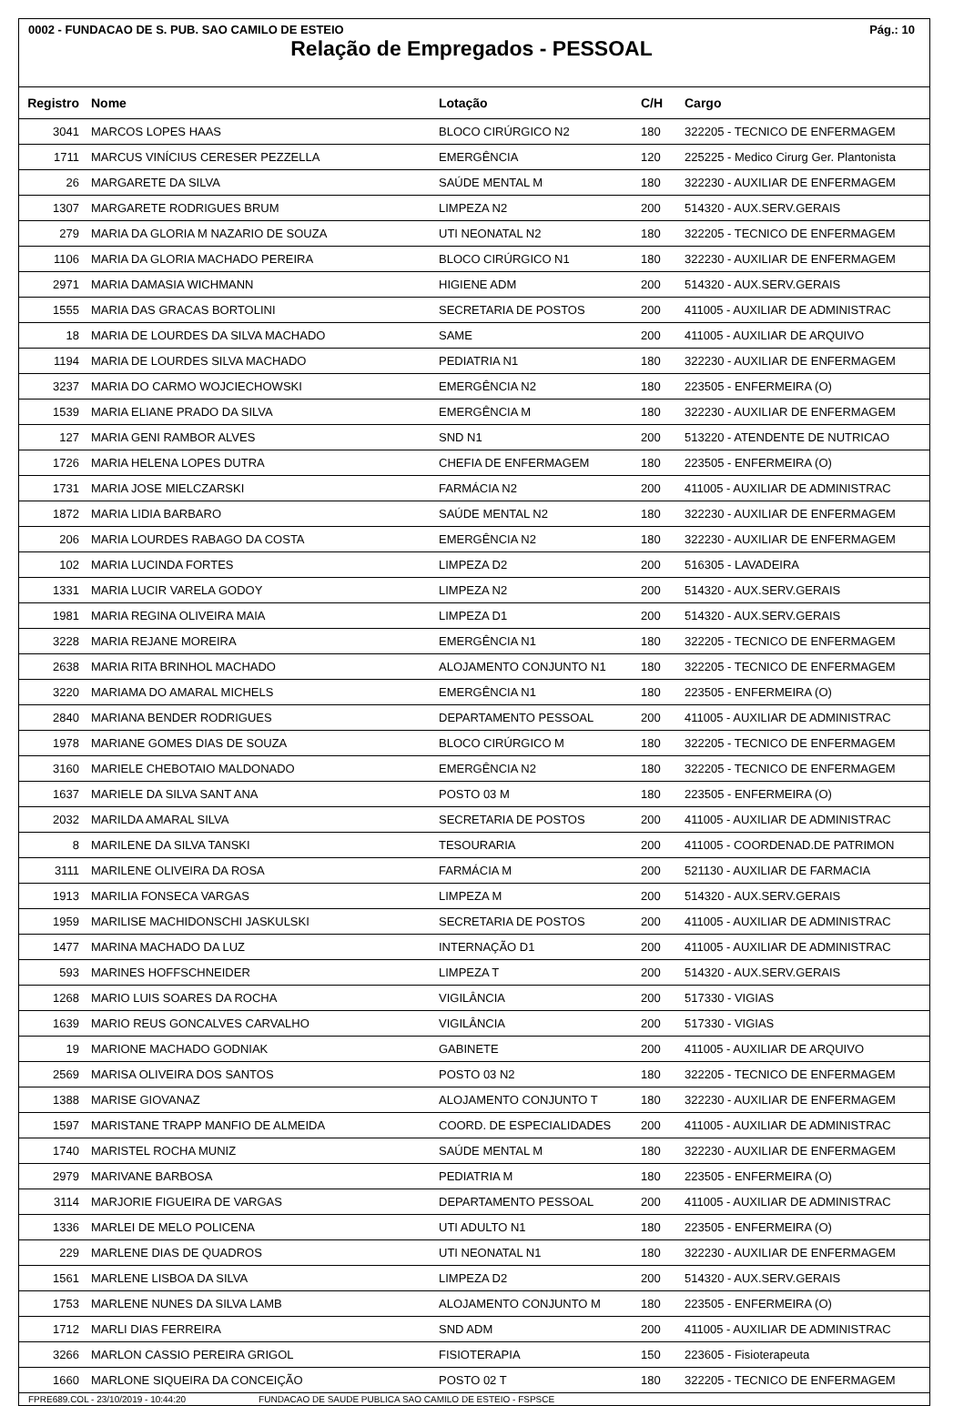0002 - FUNDACAO DE S. PUB. SAO CAMILO DE ESTEIO Pág.: 10
Relação de Empregados - PESSOAL
| Registro | Nome | Lotação | C/H | Cargo |
| --- | --- | --- | --- | --- |
| 3041 | MARCOS LOPES HAAS | BLOCO CIRÚRGICO N2 | 180 | 322205 - TECNICO DE ENFERMAGEM |
| 1711 | MARCUS VINÍCIUS CERESER PEZZELLA | EMERGÊNCIA | 120 | 225225 - Medico Cirurg Ger. Plantonista |
| 26 | MARGARETE DA SILVA | SAÚDE MENTAL M | 180 | 322230 - AUXILIAR DE ENFERMAGEM |
| 1307 | MARGARETE RODRIGUES BRUM | LIMPEZA N2 | 200 | 514320 - AUX.SERV.GERAIS |
| 279 | MARIA DA GLORIA M NAZARIO DE SOUZA | UTI NEONATAL N2 | 180 | 322205 - TECNICO DE ENFERMAGEM |
| 1106 | MARIA DA GLORIA MACHADO PEREIRA | BLOCO CIRÚRGICO N1 | 180 | 322230 - AUXILIAR DE ENFERMAGEM |
| 2971 | MARIA DAMASIA WICHMANN | HIGIENE ADM | 200 | 514320 - AUX.SERV.GERAIS |
| 1555 | MARIA DAS GRACAS BORTOLINI | SECRETARIA DE POSTOS | 200 | 411005 - AUXILIAR DE ADMINISTRAC |
| 18 | MARIA DE LOURDES DA SILVA MACHADO | SAME | 200 | 411005 - AUXILIAR DE ARQUIVO |
| 1194 | MARIA DE LOURDES SILVA MACHADO | PEDIATRIA N1 | 180 | 322230 - AUXILIAR DE ENFERMAGEM |
| 3237 | MARIA DO CARMO WOJCIECHOWSKI | EMERGÊNCIA N2 | 180 | 223505 - ENFERMEIRA (O) |
| 1539 | MARIA ELIANE PRADO DA SILVA | EMERGÊNCIA M | 180 | 322230 - AUXILIAR DE ENFERMAGEM |
| 127 | MARIA GENI RAMBOR ALVES | SND N1 | 200 | 513220 - ATENDENTE DE NUTRICAO |
| 1726 | MARIA HELENA LOPES DUTRA | CHEFIA DE ENFERMAGEM | 180 | 223505 - ENFERMEIRA (O) |
| 1731 | MARIA JOSE MIELCZARSKI | FARMÁCIA N2 | 200 | 411005 - AUXILIAR DE ADMINISTRAC |
| 1872 | MARIA LIDIA BARBARO | SAÚDE MENTAL N2 | 180 | 322230 - AUXILIAR DE ENFERMAGEM |
| 206 | MARIA LOURDES RABAGO DA COSTA | EMERGÊNCIA N2 | 180 | 322230 - AUXILIAR DE ENFERMAGEM |
| 102 | MARIA LUCINDA FORTES | LIMPEZA D2 | 200 | 516305 - LAVADEIRA |
| 1331 | MARIA LUCIR VARELA GODOY | LIMPEZA N2 | 200 | 514320 - AUX.SERV.GERAIS |
| 1981 | MARIA REGINA OLIVEIRA MAIA | LIMPEZA D1 | 200 | 514320 - AUX.SERV.GERAIS |
| 3228 | MARIA REJANE MOREIRA | EMERGÊNCIA N1 | 180 | 322205 - TECNICO DE ENFERMAGEM |
| 2638 | MARIA RITA BRINHOL MACHADO | ALOJAMENTO CONJUNTO N1 | 180 | 322205 - TECNICO DE ENFERMAGEM |
| 3220 | MARIAMA DO AMARAL MICHELS | EMERGÊNCIA N1 | 180 | 223505 - ENFERMEIRA (O) |
| 2840 | MARIANA BENDER RODRIGUES | DEPARTAMENTO PESSOAL | 200 | 411005 - AUXILIAR DE ADMINISTRAC |
| 1978 | MARIANE GOMES DIAS DE SOUZA | BLOCO CIRÚRGICO M | 180 | 322205 - TECNICO DE ENFERMAGEM |
| 3160 | MARIELE CHEBOTAIO MALDONADO | EMERGÊNCIA N2 | 180 | 322205 - TECNICO DE ENFERMAGEM |
| 1637 | MARIELE DA SILVA SANT ANA | POSTO 03 M | 180 | 223505 - ENFERMEIRA (O) |
| 2032 | MARILDA AMARAL SILVA | SECRETARIA DE POSTOS | 200 | 411005 - AUXILIAR DE ADMINISTRAC |
| 8 | MARILENE DA SILVA TANSKI | TESOURARIA | 200 | 411005 - COORDENAD.DE PATRIMON |
| 3111 | MARILENE OLIVEIRA DA ROSA | FARMÁCIA M | 200 | 521130 - AUXILIAR DE FARMACIA |
| 1913 | MARILIA FONSECA VARGAS | LIMPEZA M | 200 | 514320 - AUX.SERV.GERAIS |
| 1959 | MARILISE MACHIDONSCHI JASKULSKI | SECRETARIA DE POSTOS | 200 | 411005 - AUXILIAR DE ADMINISTRAC |
| 1477 | MARINA MACHADO DA LUZ | INTERNAÇÃO D1 | 200 | 411005 - AUXILIAR DE ADMINISTRAC |
| 593 | MARINES HOFFSCHNEIDER | LIMPEZA T | 200 | 514320 - AUX.SERV.GERAIS |
| 1268 | MARIO LUIS SOARES DA ROCHA | VIGILÂNCIA | 200 | 517330 - VIGIAS |
| 1639 | MARIO REUS GONCALVES CARVALHO | VIGILÂNCIA | 200 | 517330 - VIGIAS |
| 19 | MARIONE MACHADO GODNIAK | GABINETE | 200 | 411005 - AUXILIAR DE ARQUIVO |
| 2569 | MARISA OLIVEIRA DOS SANTOS | POSTO 03 N2 | 180 | 322205 - TECNICO DE ENFERMAGEM |
| 1388 | MARISE GIOVANAZ | ALOJAMENTO CONJUNTO T | 180 | 322230 - AUXILIAR DE ENFERMAGEM |
| 1597 | MARISTANE TRAPP MANFIO DE ALMEIDA | COORD. DE ESPECIALIDADES | 200 | 411005 - AUXILIAR DE ADMINISTRAC |
| 1740 | MARISTEL ROCHA MUNIZ | SAÚDE MENTAL M | 180 | 322230 - AUXILIAR DE ENFERMAGEM |
| 2979 | MARIVANE BARBOSA | PEDIATRIA M | 180 | 223505 - ENFERMEIRA (O) |
| 3114 | MARJORIE FIGUEIRA DE VARGAS | DEPARTAMENTO PESSOAL | 200 | 411005 - AUXILIAR DE ADMINISTRAC |
| 1336 | MARLEI DE MELO POLICENA | UTI ADULTO N1 | 180 | 223505 - ENFERMEIRA (O) |
| 229 | MARLENE DIAS DE QUADROS | UTI NEONATAL N1 | 180 | 322230 - AUXILIAR DE ENFERMAGEM |
| 1561 | MARLENE LISBOA DA SILVA | LIMPEZA D2 | 200 | 514320 - AUX.SERV.GERAIS |
| 1753 | MARLENE NUNES DA SILVA LAMB | ALOJAMENTO CONJUNTO M | 180 | 223505 - ENFERMEIRA (O) |
| 1712 | MARLI DIAS FERREIRA | SND ADM | 200 | 411005 - AUXILIAR DE ADMINISTRAC |
| 3266 | MARLON CASSIO PEREIRA GRIGOL | FISIOTERAPIA | 150 | 223605 - Fisioterapeuta |
| 1660 | MARLONE SIQUEIRA DA CONCEIÇÃO | POSTO 02 T | 180 | 322205 - TECNICO DE ENFERMAGEM |
FPRE689.COL - 23/10/2019 - 10:44:20 FUNDACAO DE SAUDE PUBLICA SAO CAMILO DE ESTEIO - FSPSCE